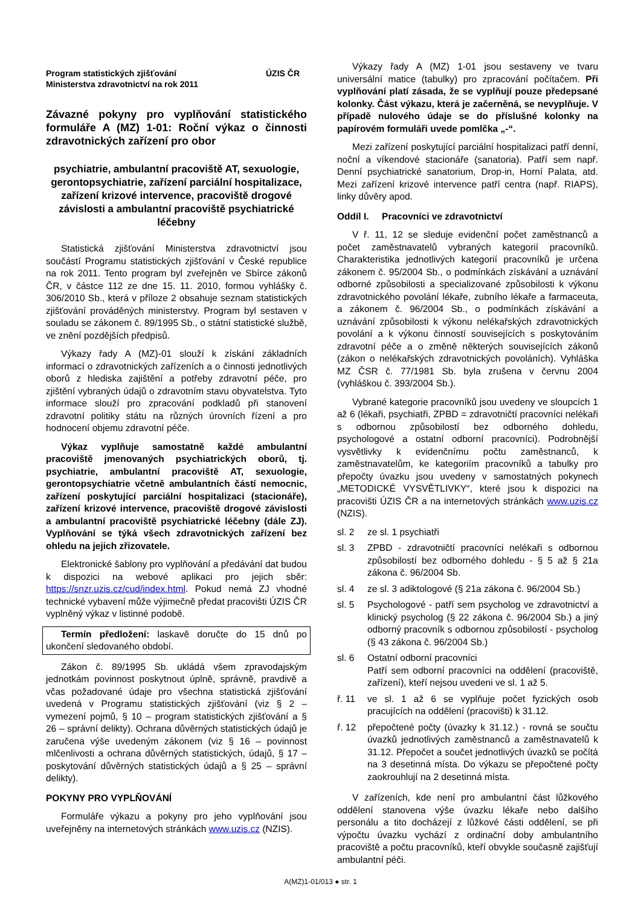Program statistických zjišťování
Ministerstva zdravotnictví na rok 2011
ÚZIS ČR
Závazné pokyny pro vyplňování statistického formuláře A (MZ) 1-01: Roční výkaz o činnosti zdravotnických zařízení pro obor
psychiatrie, ambulantní pracoviště AT, sexuologie, gerontopsychiatrie, zařízení parciální hospitalizace, zařízení krizové intervence, pracoviště drogové závislosti a ambulantní pracoviště psychiatrické léčebny
Statistická zjišťování Ministerstva zdravotnictví jsou součástí Programu statistických zjišťování v České republice na rok 2011. Tento program byl zveřejněn ve Sbírce zákonů ČR, v částce 112 ze dne 15. 11. 2010, formou vyhlášky č. 306/2010 Sb., která v příloze 2 obsahuje seznam statistických zjišťování prováděných ministerstvy. Program byl sestaven v souladu se zákonem č. 89/1995 Sb., o státní statistické službě, ve znění pozdějších předpisů.
Výkazy řady A (MZ)-01 slouží k získání základních informací o zdravotnických zařízeních a o činnosti jednotlivých oborů z hlediska zajištění a potřeby zdravotní péče, pro zjištění vybraných údajů o zdravotním stavu obyvatelstva. Tyto informace slouží pro zpracování podkladů při stanovení zdravotní politiky státu na různých úrovních řízení a pro hodnocení objemu zdravotní péče.
Výkaz vyplňuje samostatně každé ambulantní pracoviště jmenovaných psychiatrických oborů, tj. psychiatrie, ambulantní pracoviště AT, sexuologie, gerontopsychiatrie včetně ambulantních částí nemocnic, zařízení poskytující parciální hospitalizaci (stacionáře), zařízení krizové intervence, pracoviště drogové závislosti a ambulantní pracoviště psychiatrické léčebny (dále ZJ). Vyplňování se týká všech zdravotnických zařízení bez ohledu na jejich zřizovatele.
Elektronické šablony pro vyplňování a předávání dat budou k dispozici na webové aplikaci pro jejich sběr: https://snzr.uzis.cz/cud/index.html. Pokud nemá ZJ vhodné technické vybavení může výjimečně předat pracovišti ÚZIS ČR vyplněný výkaz v listinné podobě.
Termín předložení: laskavě doručte do 15 dnů po ukončení sledovaného období.
Zákon č. 89/1995 Sb. ukládá všem zpravodajským jednotkám povinnost poskytnout úplně, správně, pravdivě a včas požadované údaje pro všechna statistická zjišťování uvedená v Programu statistických zjišťování (viz § 2 – vymezení pojmů, § 10 – program statistických zjišťování a § 26 – správní delikty). Ochrana důvěrných statistických údajů je zaručena výše uvedeným zákonem (viz § 16 – povinnost mlčenlivosti a ochrana důvěrných statistických, údajů, § 17 – poskytování důvěrných statistických údajů a § 25 – správní delikty).
POKYNY PRO VYPLŇOVÁNÍ
Formuláře výkazu a pokyny pro jeho vyplňování jsou uveřejněny na internetových stránkách www.uzis.cz (NZIS).
Výkazy řady A (MZ) 1-01 jsou sestaveny ve tvaru universální matice (tabulky) pro zpracování počítačem. Při vyplňování platí zásada, že se vyplňují pouze předepsané kolonky. Část výkazu, která je začerněná, se nevyplňuje. V případě nulového údaje se do příslušné kolonky na papírovém formuláři uvede pomlčka „-“.
Mezi zařízení poskytující parciální hospitalizaci patří denní, noční a víkendové stacionáře (sanatoria). Patří sem např. Denní psychiatrické sanatorium, Drop-in, Horní Palata, atd. Mezi zařízení krizové intervence patří centra (např. RIAPS), linky důvěry apod.
Oddíl I. Pracovníci ve zdravotnictví
V ř. 11, 12 se sleduje evidenční počet zaměstnanců a počet zaměstnavatelů vybraných kategorií pracovníků. Charakteristika jednotlivých kategorií pracovníků je určena zákonem č. 95/2004 Sb., o podmínkách získávání a uznávání odborné způsobilosti a specializované způsobilosti k výkonu zdravotnického povolání lékaře, zubního lékaře a farmaceuta, a zákonem č. 96/2004 Sb., o podmínkách získávání a uznávání způsobilosti k výkonu nelékařských zdravotnických povolání a k výkonu činností souvisejících s poskytováním zdravotní péče a o změně některých souvisejících zákonů (zákon o nelékařských zdravotnických povoláních). Vyhláška MZ ČSR č. 77/1981 Sb. byla zrušena v červnu 2004 (vyhláškou č. 393/2004 Sb.).
Vybrané kategorie pracovníků jsou uvedeny ve sloupcích 1 až 6 (lékaři, psychiatři, ZPBD = zdravotničtí pracovníci nelékaři s odbornou způsobilostí bez odborného dohledu, psychologové a ostatní odborní pracovníci). Podrobnější vysvětlivky k evidenčnímu počtu zaměstnanců, k zaměstnavatelům, ke kategoriím pracovníků a tabulky pro přepočty úvazku jsou uvedeny v samostatných pokynech „METODICKÉ VYSVĚTLIVKY“, které jsou k dispozici na pracovišti ÚZIS ČR a na internetových stránkách www.uzis.cz (NZIS).
sl. 2 ze sl. 1 psychiatři
sl. 3 ZPBD - zdravotničtí pracovníci nelékaři s odbornou způsobilostí bez odborného dohledu - § 5 až § 21a zákona č. 96/2004 Sb.
sl. 4 ze sl. 3 adiktologové (§ 21a zákona č. 96/2004 Sb.)
sl. 5 Psychologové - patří sem psycholog ve zdravotnictví a klinický psycholog (§ 22 zákona č. 96/2004 Sb.) a jiný odborný pracovník s odbornou způsobilostí - psycholog (§ 43 zákona č. 96/2004 Sb.)
sl. 6 Ostatní odborní pracovníci
Patří sem odborní pracovníci na oddělení (pracoviště, zařízení), kteří nejsou uvedeni ve sl. 1 až 5.
ř. 11 ve sl. 1 až 6 se vyplňuje počet fyzických osob pracujících na oddělení (pracovišti) k 31.12.
ř. 12 přepočtené počty (úvazky k 31.12.) - rovná se součtu úvazků jednotlivých zaměstnanců a zaměstnavatelů k 31.12. Přepočet a součet jednotlivých úvazků se počítá na 3 desetinná místa. Do výkazu se přepočtené počty zaokrouhlují na 2 desetinná místa.
V zařízeních, kde není pro ambulantní část lůžkového oddělení stanovena výše úvazku lékaře nebo dalšího personálu a tito docházejí z lůžkové části oddělení, se při výpočtu úvazku vychází z ordinační doby ambulantního pracoviště a počtu pracovníků, kteří obvykle současně zajišťují ambulantní péči.
A(MZ)1-01/013 ● str. 1